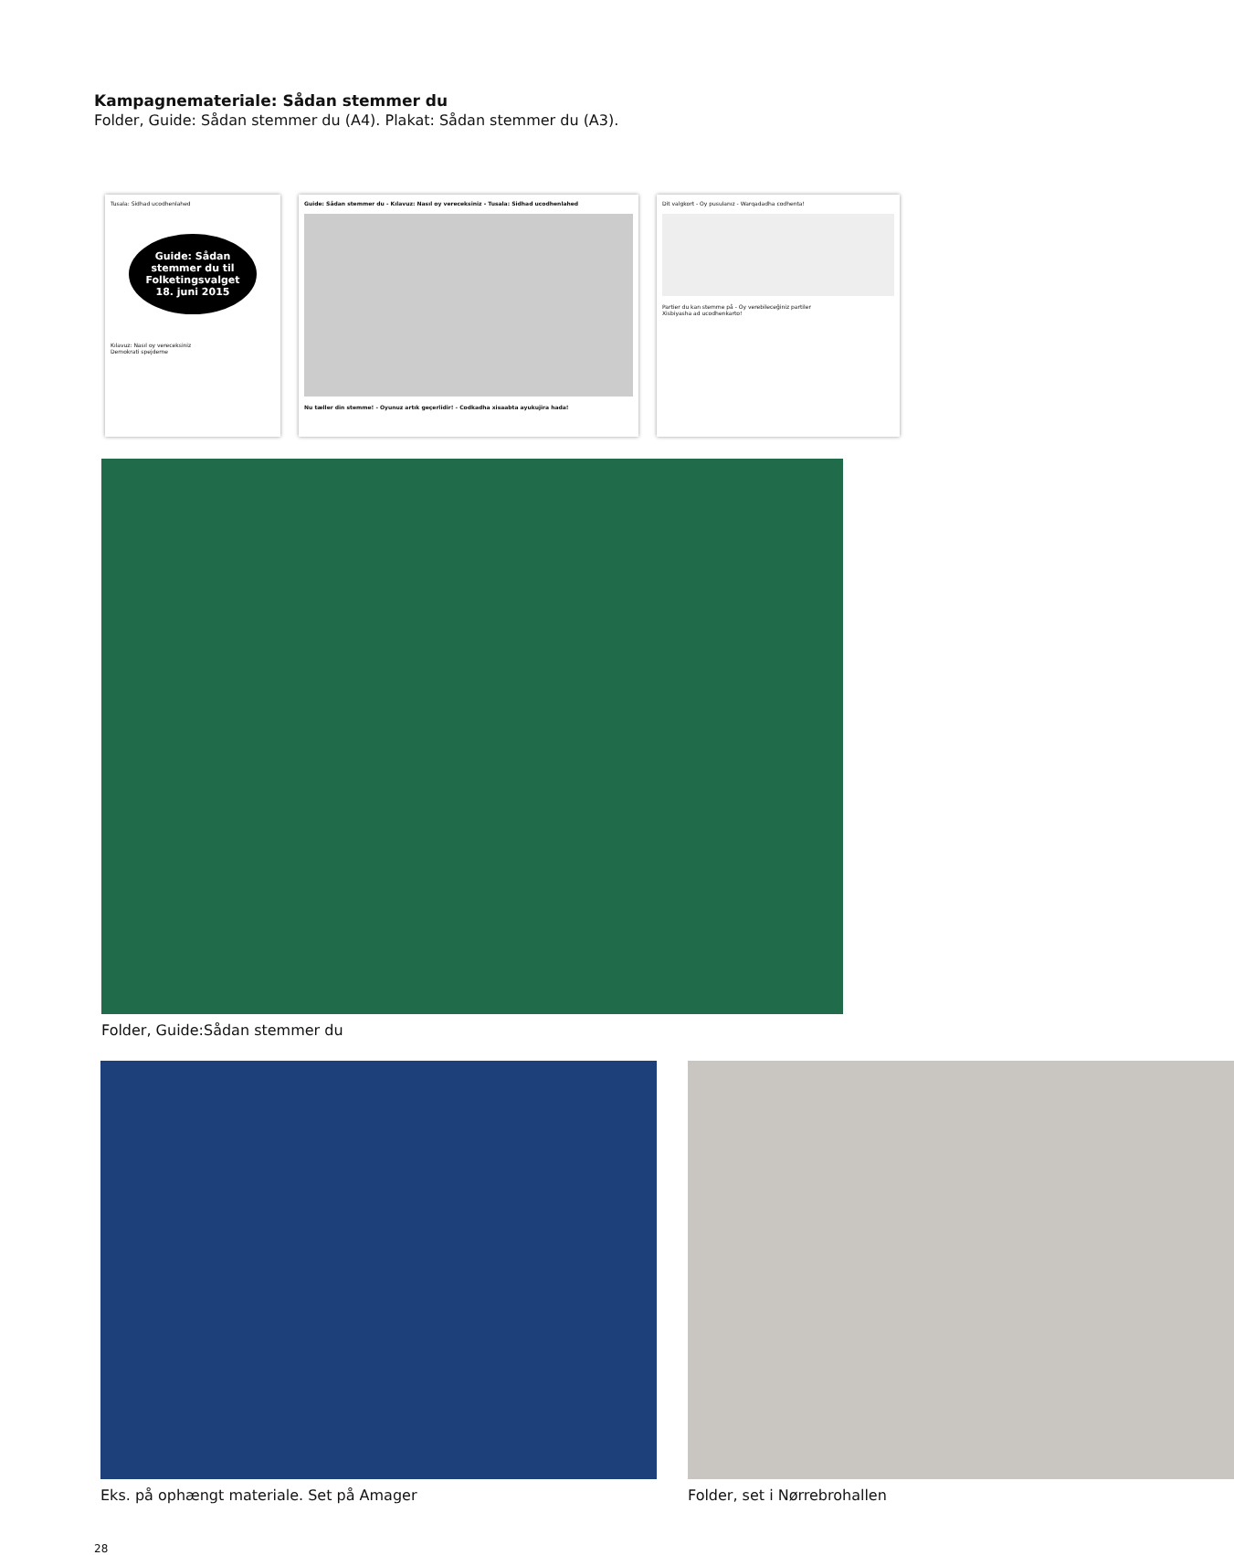Kampagnemateriale: Sådan stemmer du
Folder, Guide: Sådan stemmer du (A4). Plakat: Sådan stemmer du (A3).
Tusala: Sidhad ucodhenlahed
Guide: Sådan stemmer du til Folketingsvalget 18. juni 2015
Kılavuz: Nasıl oy vereceksiniz
Demokrati spejderne
Guide: Sådan stemmer du - Kılavuz: Nasıl oy vereceksiniz - Tusala: Sidhad ucodhenlahed
Nu tæller din stemme! - Oyunuz artık geçerlidir! - Codkadha xisaabta ayukujira hada!
Dit valgkort - Oy pusulanız - Warqadadha codhenta!
Partier du kan stemme på - Oy verebileceğiniz partiler
Xisbiyasha ad ucodhenkarto!
Folder, Guide:Sådan stemmer du
Eks. på ophængt materiale. Set på Amager
Folder, set i Nørrebrohallen
28